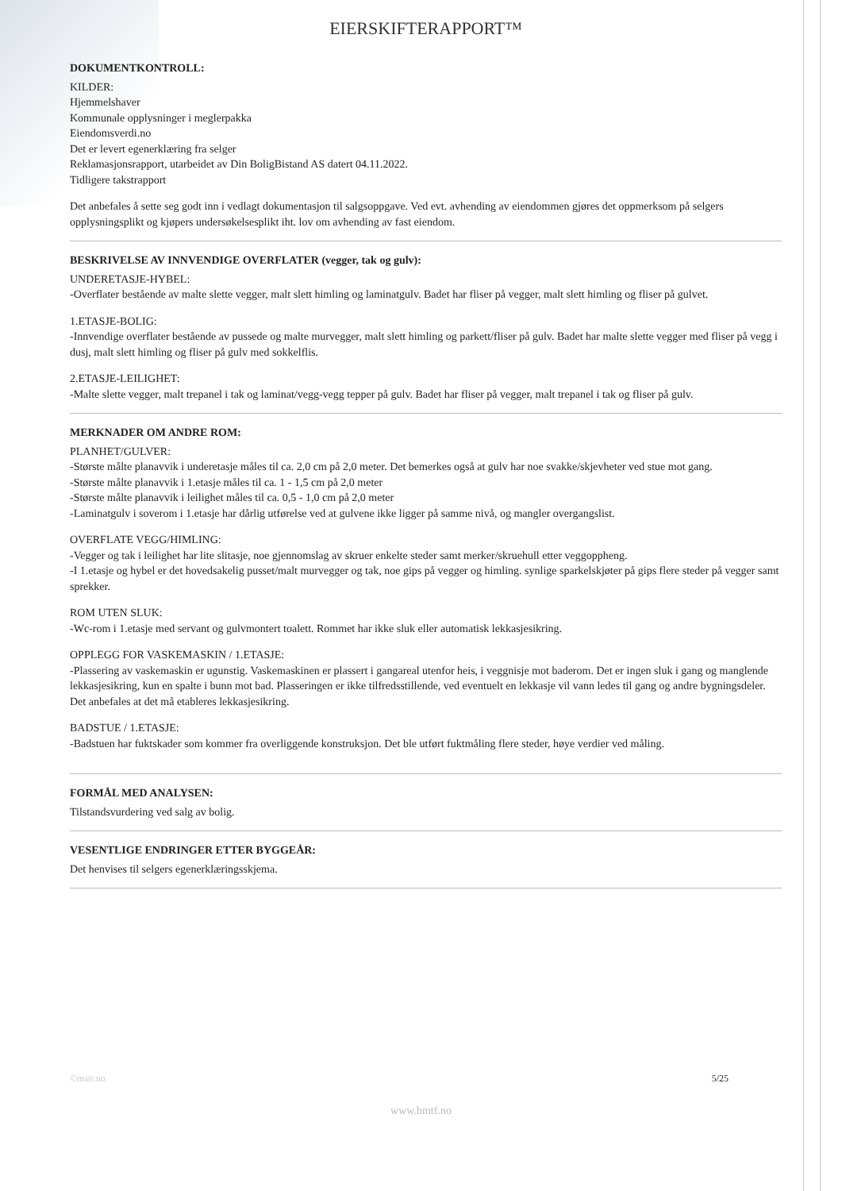EIERSKIFTERAPPORT™
DOKUMENTKONTROLL:
KILDER:
Hjemmelshaver
Kommunale opplysninger i meglerpakka
Eiendomsverdi.no
Det er levert egenerklæring fra selger
Reklamasjonsrapport, utarbeidet av Din BoligBistand AS datert 04.11.2022.
Tidligere takstrapport
Det anbefales å sette seg godt inn i vedlagt dokumentasjon til salgsoppgave. Ved evt. avhending av eiendommen gjøres det oppmerksom på selgers opplysningsplikt og kjøpers undersøkelsesplikt iht. lov om avhending av fast eiendom.
BESKRIVELSE AV INNVENDIGE OVERFLATER (vegger, tak og gulv):
UNDERETASJE-HYBEL:
-Overflater bestående av malte slette vegger, malt slett himling og laminatgulv. Badet har fliser på vegger, malt slett himling og fliser på gulvet.
1.ETASJE-BOLIG:
-Innvendige overflater bestående av pussede og malte murvegger, malt slett himling og parkett/fliser på gulv. Badet har malte slette vegger med fliser på vegg i dusj, malt slett himling og fliser på gulv med sokkelflis.
2.ETASJE-LEILIGHET:
-Malte slette vegger, malt trepanel i tak og laminat/vegg-vegg tepper på gulv. Badet har fliser på vegger, malt trepanel i tak og fliser på gulv.
MERKNADER OM ANDRE ROM:
PLANHET/GULVER:
-Største målte planavvik i underetasje måles til ca. 2,0 cm på 2,0 meter. Det bemerkes også at gulv har noe svakke/skjevheter ved stue mot gang.
-Største målte planavvik i 1.etasje måles til ca. 1 - 1,5 cm på 2,0 meter
-Største målte planavvik i leilighet måles til ca. 0,5 - 1,0 cm på 2,0 meter
-Laminatgulv i soverom i 1.etasje har dårlig utførelse ved at gulvene ikke ligger på samme nivå, og mangler overgangslist.
OVERFLATE VEGG/HIMLING:
-Vegger og tak i leilighet har lite slitasje, noe gjennomslag av skruer enkelte steder samt merker/skruehull etter veggoppheng.
-I 1.etasje og hybel er det hovedsakelig pusset/malt murvegger og tak, noe gips på vegger og himling. synlige sparkelskjøter på gips flere steder på vegger samt sprekker.
ROM UTEN SLUK:
-Wc-rom i 1.etasje med servant og gulvmontert toalett. Rommet har ikke sluk eller automatisk lekkasjesikring.
OPPLEGG FOR VASKEMASKIN / 1.ETASJE:
-Plassering av vaskemaskin er ugunstig. Vaskemaskinen er plassert i gangareal utenfor heis, i veggnisje mot baderom. Det er ingen sluk i gang og manglende lekkasjesikring, kun en spalte i bunn mot bad. Plasseringen er ikke tilfredsstillende, ved eventuelt en lekkasje vil vann ledes til gang og andre bygningsdeler. Det anbefales at det må etableres lekkasjesikring.
BADSTUE / 1.ETASJE:
-Badstuen har fuktskader som kommer fra overliggende konstruksjon. Det ble utført fuktmåling flere steder, høye verdier ved måling.
FORMÅL MED ANALYSEN:
Tilstandsvurdering ved salg av bolig.
VESENTLIGE ENDRINGER ETTER BYGGEÅR:
Det henvises til selgers egenerklæringsskjema.
©mstr.no 5/25
www.bmtf.no